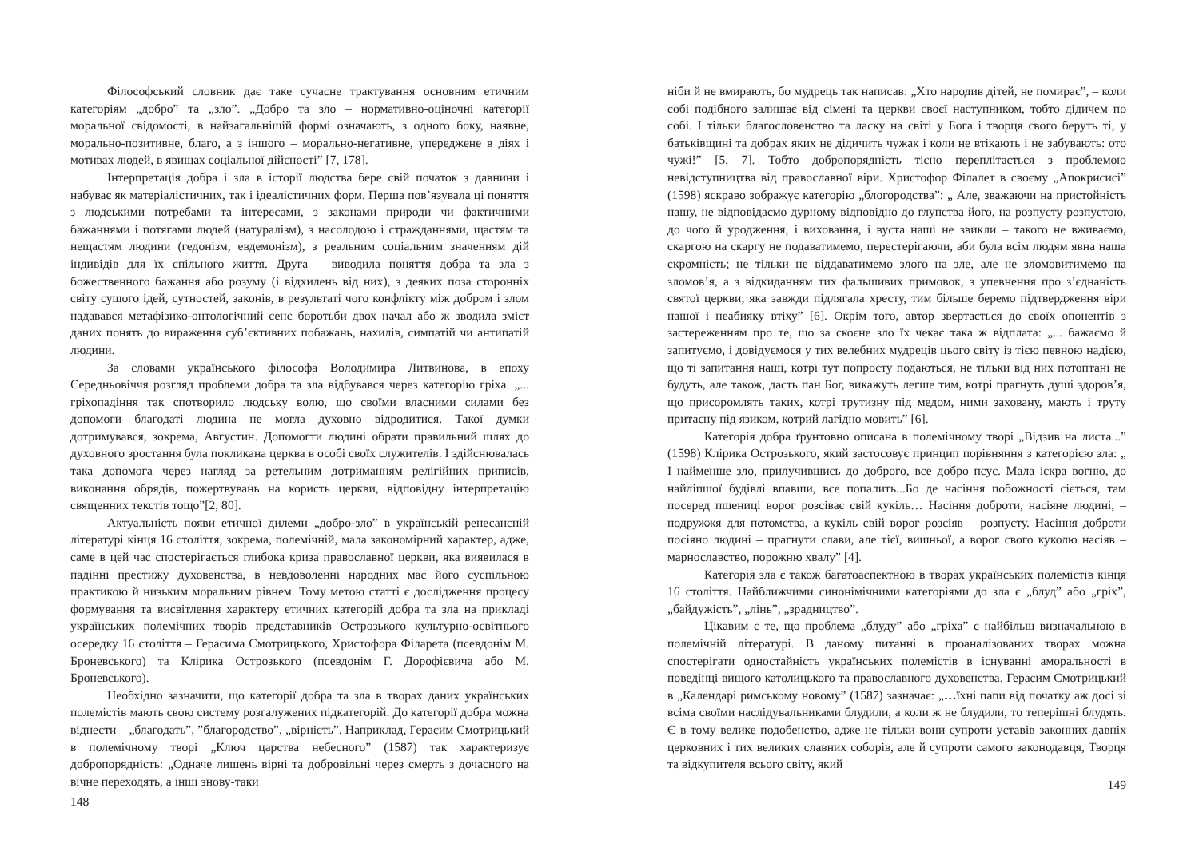Філософський словник дає таке сучасне трактування основним етичним категоріям „добро” та „зло”. „Добро та зло – нормативно-оціночні категорії моральної свідомості, в найзагальнішій формі означають, з одного боку, наявне, морально-позитивне, благо, а з іншого – морально-негативне, упереджене в діях і мотивах людей, в явищах соціальної дійсності” [7, 178].
Інтерпретація добра і зла в історії людства бере свій початок з давнини і набуває як матеріалістичних, так і ідеалістичних форм. Перша пов’язувала ці поняття з людськими потребами та інтересами, з законами природи чи фактичними бажаннями і потягами людей (натуралізм), з насолодою і стражданнями, щастям та нещастям людини (гедонізм, евдемонізм), з реальним соціальним значенням дій індивідів для їх спільного життя. Друга – виводила поняття добра та зла з божественного бажання або розуму (і відхилень від них), з деяких поза сторонніх світу сущого ідей, сутностей, законів, в результаті чого конфлікту між добром і злом надавався метафізико-онтологічний сенс боротьби двох начал або ж зводила зміст даних понять до вираження суб’єктивних побажань, нахилів, симпатій чи антипатій людини.
За словами українського філософа Володимира Литвинова, в епоху Середньовіччя розгляд проблеми добра та зла відбувався через категорію гріха. „... гріхопадіння так спотворило людську волю, що своїми власними силами без допомоги благодаті людина не могла духовно відродитися. Такої думки дотримувався, зокрема, Августин. Допомогти людині обрати правильний шлях до духовного зростання була покликана церква в особі своїх служителів. І здійснювалась така допомога через нагляд за ретельним дотриманням релігійних приписів, виконання обрядів, пожертвувань на користь церкви, відповідну інтерпретацію священних текстів тощо”[2, 80].
Актуальність появи етичної дилеми „добро-зло” в українській ренесансній літературі кінця 16 століття, зокрема, полемічній, мала закономірний характер, адже, саме в цей час спостерігається глибока криза православної церкви, яка виявилася в падінні престижу духовенства, в невдоволенні народних мас його суспільною практикою й низьким моральним рівнем. Тому метою статті є дослідження процесу формування та висвітлення характеру етичних категорій добра та зла на прикладі українських полемічних творів представників Острозького культурно-освітнього осередку 16 століття – Герасима Смотрицького, Христофора Філарета (псевдонім М. Броневського) та Клірика Острозького (псевдонім Г. Дорофієвича або М. Броневського).
Необхідно зазначити, що категорії добра та зла в творах даних українських полемістів мають свою систему розгалужених підкатегорій. До категорії добра можна віднести – „благодать”, ”благородство”, „вірність”. Наприклад, Герасим Смотрицький в полемічному творі „Ключ царства небесного” (1587) так характеризує добропорядність: „Одначе лишень вірні та добровільні через смерть з дочасного на вічне переходять, а інші знову-таки
148
ніби й не вмирають, бо мудрець так написав: „Хто народив дітей, не помирає”, – коли собі подібного залишає від сімені та церкви своєї наступником, тобто дідичем по собі. І тільки благословенство та ласку на світі у Бога і творця свого беруть ті, у батьківщині та добрах яких не дідичить чужак і коли не втікають і не забувають: ото чужі!” [5, 7]. Тобто добропорядність тісно переплітається з проблемою невідступництва від православної віри. Христофор Філалет в своєму „Апокрисисі” (1598) яскраво зображує категорію „блогородства”: „ Але, зважаючи на пристойність нашу, не відповідаємо дурному відповідно до глупства його, на розпусту розпустою, до чого й уродження, і виховання, і вуста наші не звикли – такого не вживаємо, скаргою на скаргу не подаватимемо, перестерігаючи, аби була всім людям явна наша скромність; не тільки не віддаватимемо злого на зле, але не зломовитимемо на зломов’я, а з відкиданням тих фальшивих примовок, з упевнення про з’єднаність святої церкви, яка завжди підлягала хресту, тим більше беремо підтвердження віри нашої і неабияку втіху” [6]. Окрім того, автор звертається до своїх опонентів з застереженням про те, що за скоєне зло їх чекає така ж відплата: „... бажаємо й запитуємо, і довідуємося у тих велебних мудреців цього світу із тією певною надією, що ті запитання наші, котрі тут попросту подаються, не тільки від них потоптані не будуть, але також, дасть пан Бог, викажуть легше тим, котрі прагнуть душі здоров’я, що присоромлять таких, котрі трутизну під медом, ними заховану, мають і труту притаєну під язиком, котрий лагідно мовить” [6].
Категорія добра ґрунтовно описана в полемічному творі „Відзив на листа...” (1598) Клірика Острозького, який застосовує принцип порівняння з категорією зла: „ І найменше зло, прилучившись до доброго, все добро псує. Мала іскра вогню, до найліпшої будівлі впавши, все попалить...Бо де насіння побожності сіється, там посеред пшениці ворог розсіває свій кукіль… Насіння доброти, насіяне людині, – подружжя для потомства, а кукіль свій ворог розсіяв – розпусту. Насіння доброти посіяно людині – прагнути слави, але тієї, вишньої, а ворог свого куколю насіяв – марнославство, порожню хвалу” [4].
Категорія зла є також багатоаспектною в творах українських полемістів кінця 16 століття. Найближчими синонімічними категоріями до зла є „блуд” або „гріх”, „байдужість”, „лінь”, „зрадництво”.
Цікавим є те, що проблема „блуду” або „гріха” є найбільш визначальною в полемічній літературі. В даному питанні в проаналізованих творах можна спостерігати одностайність українських полемістів в існуванні аморальності в поведінці вищого католицького та православного духовенства. Герасим Смотрицький в „Календарі римському новому” (1587) зазначає: „…їхні папи від початку аж досі зі всіма своїми наслідувальниками блудили, а коли ж не блудили, то теперішні блудять. Є в тому велике подобенство, адже не тільки вони супроти уставів законних давніх церковних і тих великих славних соборів, але й супроти самого законодавця, Творця та відкупителя всього світу, який
149